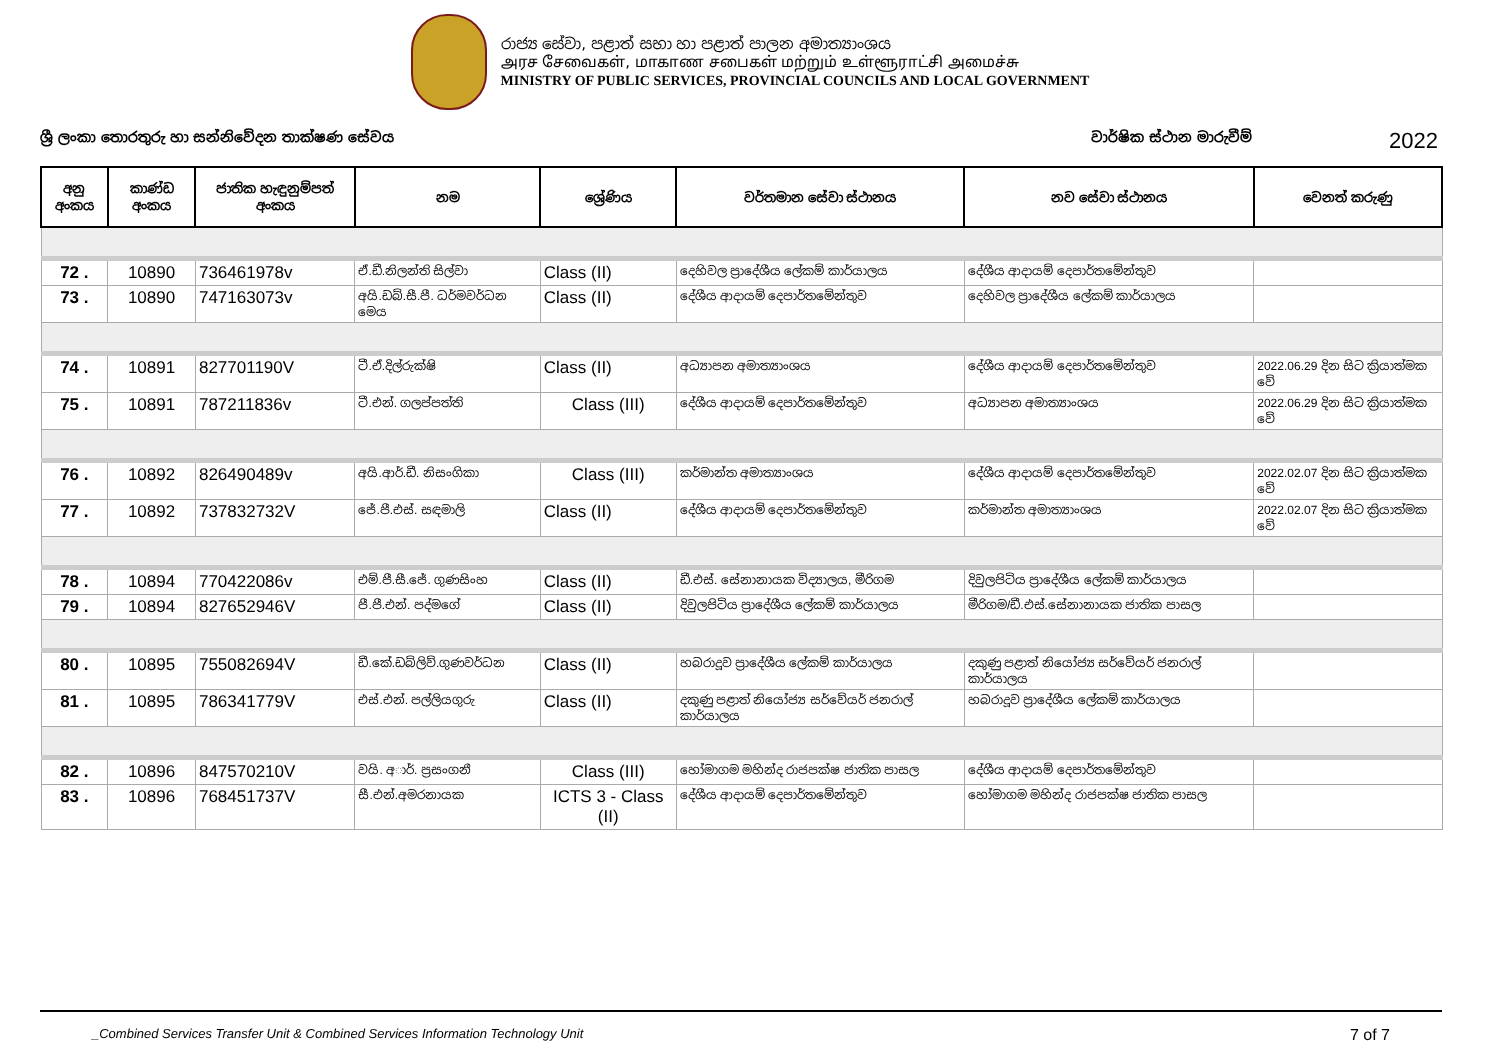රාජ්‍ය සේවා, පළාත් සභා හා පළාත් පාලන අමාත්‍යාංශය
அரச சேவைகள், மாகாண சபைகள் மற்றும் உள்ளூராட்சி அமைச்சு
MINISTRY OF PUBLIC SERVICES, PROVINCIAL COUNCILS AND LOCAL GOVERNMENT
ශ්‍රී ලංකා තොරතුරු හා සන්නිවේදන තාක්ෂණ සේවය වාර්ෂික ස්ථාන මාරුවීම් 2022
| අනු අංකය | කාණ්ඩ අංකය | ජාතික හැඳුනුම්පත් අංකය | නම | ශ්‍රේණිය | වර්තමාන සේවා ස්ථානය | නව සේවා ස්ථානය | වෙනත් කරුණු |
| --- | --- | --- | --- | --- | --- | --- | --- |
| 72 . | 10890 | 736461978v | ඒ.ඩී.නිලන්ති සිල්වා | Class (II) | දෙහිවල ප්‍රාදේශීය ලේකම් කාර්යාලය | දේශීය ආදායම් දෙපාර්තමේන්තුව | |
| 73 . | 10890 | 747163073v | අයි.ඩබ්.සී.පී. ධර්මවර්ධන මෙය | Class (II) | දේශීය ආදායම් දෙපාර්තමේන්තුව | දෙහිවල ප්‍රාදේශීය ලේකම් කාර්යාලය | |
| 74 . | 10891 | 827701190V | ටී.ඒ.දිල්රුක්ෂි | Class (II) | අධ්‍යාපන අමාත්‍යාංශය | දේශීය ආදායම් දෙපාර්තමේන්තුව | 2022.06.29 දින සිට ක්‍රියාත්මක වේ |
| 75 . | 10891 | 787211836v | ටී.එන්. ගලප්පත්ති | Class (III) | දේශීය ආදායම් දෙපාර්තමේන්තුව | අධ්‍යාපන අමාත්‍යාංශය | 2022.06.29 දින සිට ක්‍රියාත්මක වේ |
| 76 . | 10892 | 826490489v | අයි.ආර්.ඩී. නිසංගිකා | Class (III) | කර්මාන්ත අමාත්‍යාංශය | දේශීය ආදායම් දෙපාර්තමේන්තුව | 2022.02.07 දින සිට ක්‍රියාත්මක වේ |
| 77 . | 10892 | 737832732V | ජේ.පී.එස්. සඳමාලි | Class (II) | දේශීය ආදායම් දෙපාර්තමේන්තුව | කර්මාන්ත අමාත්‍යාංශය | 2022.02.07 දින සිට ක්‍රියාත්මක වේ |
| 78 . | 10894 | 770422086v | එම්.පී.සී.ජේ. ගුණසිංහ | Class (II) | ඩී.එස්. සේනානායක විද්‍යාලය, මීරිගම | දිවුලපිටිය ප්‍රාදේශීය ලේකම් කාර්යාලය | |
| 79 . | 10894 | 827652946V | පී.පී.එන්. පද්මගේ | Class (II) | දිවුලපිටිය ප්‍රාදේශීය ලේකම් කාර්යාලය | මීරිගම/ඩී.එස්.සේනානායක ජාතික පාසල | |
| 80 . | 10895 | 755082694V | ඩී.කේ.ඩබ්ලිව්.ගුණවර්ධන | Class (II) | හබරාදූව ප්‍රාදේශීය ලේකම් කාර්යාලය | දකුණු පළාත් නියෝජ්‍ය සර්වේයර් ජනරාල් කාර්යාලය | |
| 81 . | 10895 | 786341779V | එස්.එන්. පල්ලියගුරු | Class (II) | දකුණු පළාත් නියෝජ්‍ය සර්වේයර් ජනරාල් කාර්යාලය | හබරාදූව ප්‍රාදේශීය ලේකම් කාර්යාලය | |
| 82 . | 10896 | 847570210V | වයි. අ◌ාර්. ප්‍රසංගනී | Class (III) | හෝමාගම මහින්ද රාජපක්ෂ ජාතික පාසල | දේශීය ආදායම් දෙපාර්තමේන්තුව | |
| 83 . | 10896 | 768451737V | සී.එන්.අමරනායක | ICTS 3 - Class (II) | දේශීය ආදායම් දෙපාර්තමේන්තුව | හෝමාගම මහින්ද රාජපක්ෂ ජාතික පාසල | |
_Combined Services Transfer Unit & Combined Services Information Technology Unit 7 of 7